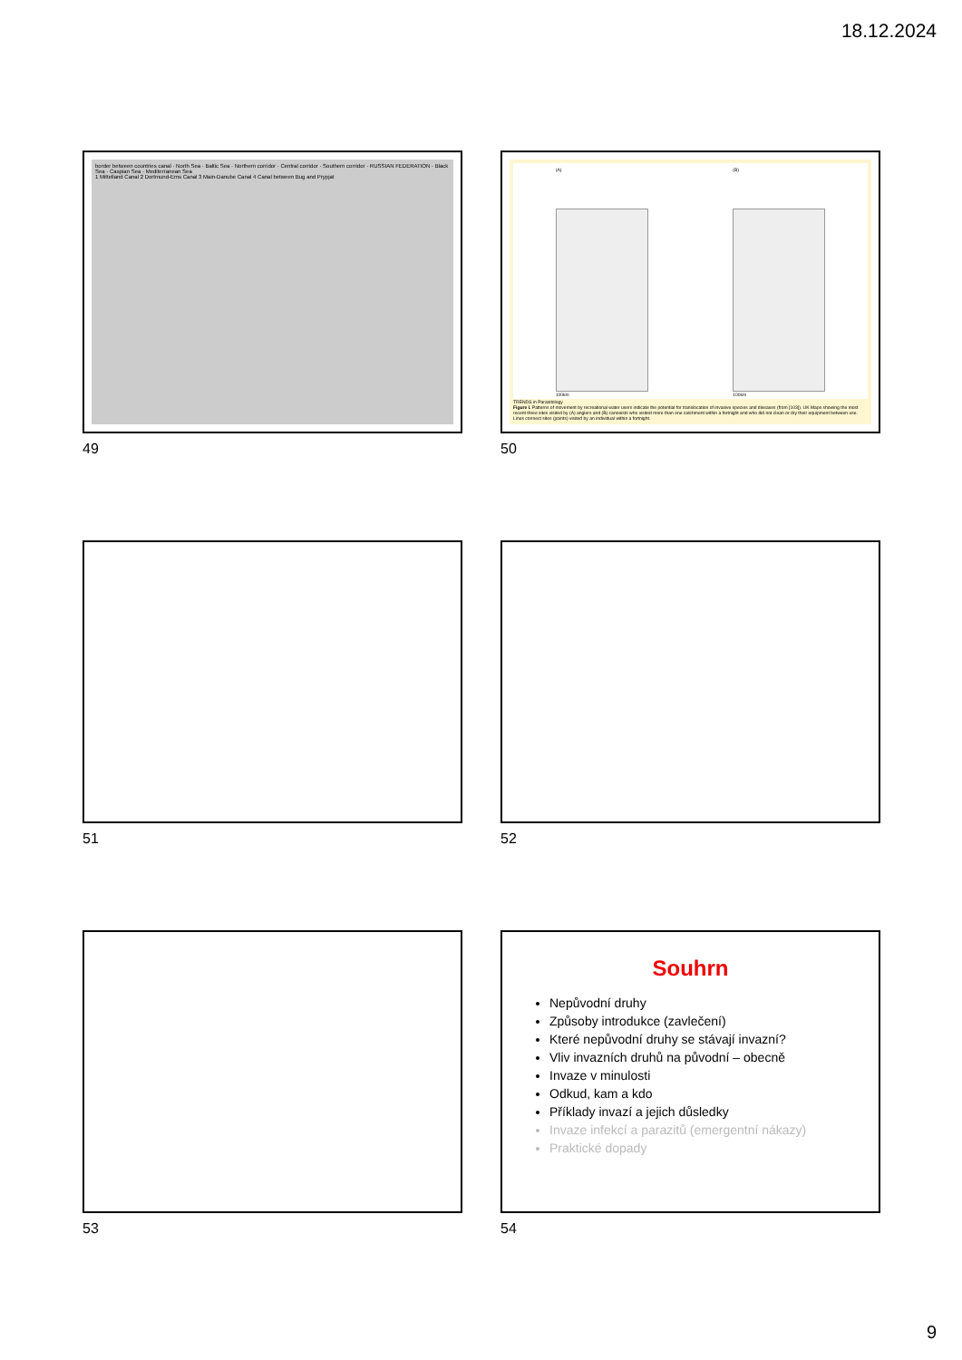18.12.2024
border between countries canal · North Sea · Baltic Sea · Northern corridor · Central corridor · Southern corridor · RUSSIAN FEDERATION · Black Sea · Caspian Sea · Mediterranean Sea
1 Mittelland Canal 2 Dortmund-Ems Canal 3 Main-Danube Canal 4 Canal between Bug and Prypjat
49
(A)
100km
(B)
100km
TRENDS in Parasitology
Figure I. Patterns of movement by recreational water users indicate the potential for translocation of invasive species and diseases (from [103]). UK Maps showing the most recent three sites visited by (A) anglers and (B) canoeists who visited more than one catchment within a fortnight and who did not clean or dry their equipment between use. Lines connect sites (points) visited by an individual within a fortnight.
50
51
52
53
Souhrn
Nepůvodní druhy
Způsoby introdukce (zavlečení)
Které nepůvodní druhy se stávají invazní?
Vliv invazních druhů na původní – obecně
Invaze v minulosti
Odkud, kam a kdo
Příklady invazí a jejich důsledky
Invaze infekcí a parazitů (emergentní nákazy)
Praktické dopady
54
9